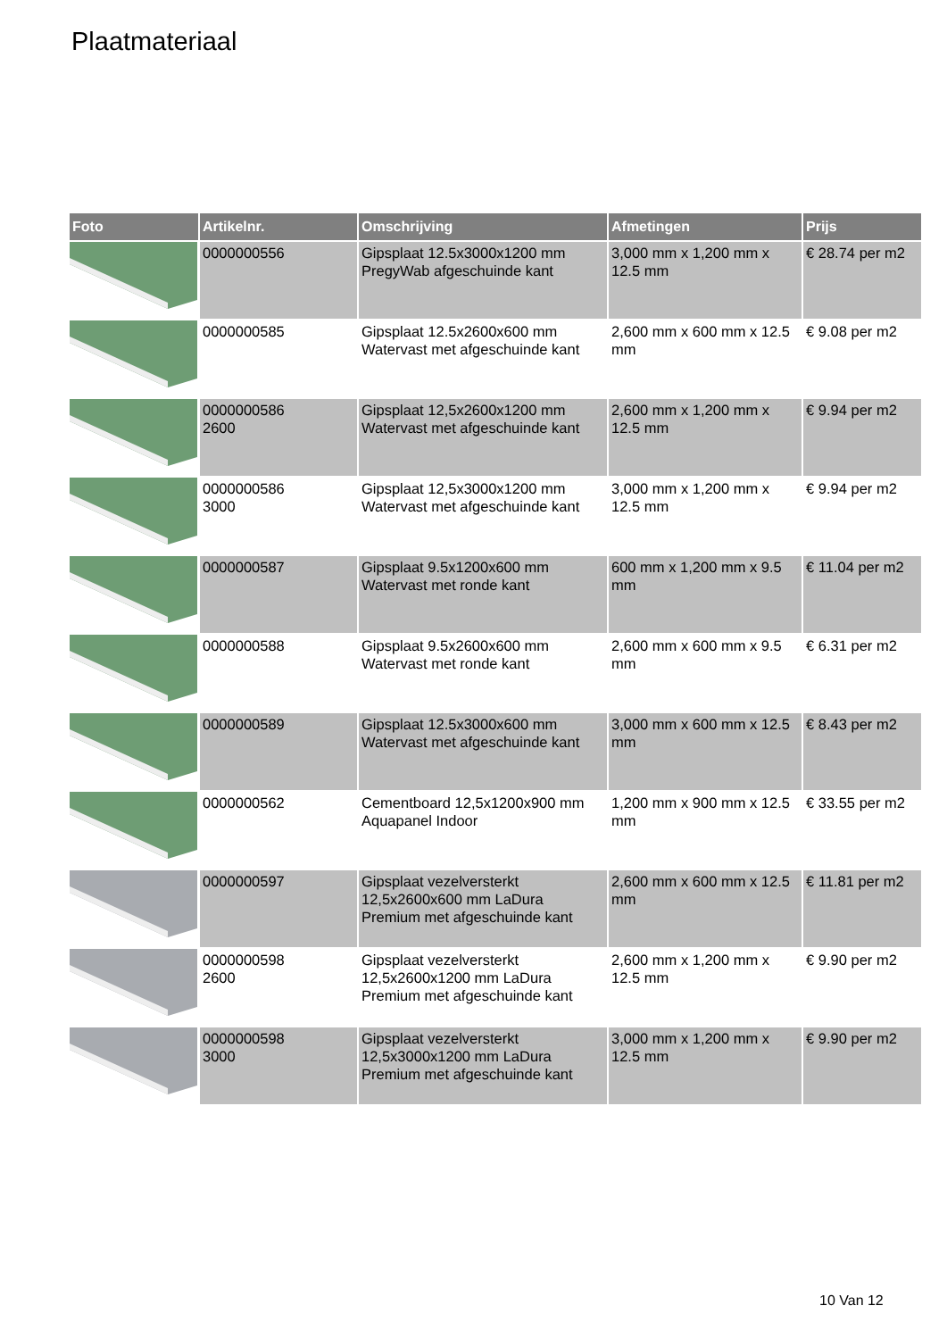Plaatmateriaal
| Foto | Artikelnr. | Omschrijving | Afmetingen | Prijs |
| --- | --- | --- | --- | --- |
| | 0000000556 | Gipsplaat 12.5x3000x1200 mm PregyWab afgeschuinde kant | 3,000 mm x 1,200 mm x 12.5 mm | € 28.74 per m2 |
| | 0000000585 | Gipsplaat 12.5x2600x600 mm Watervast met afgeschuinde kant | 2,600 mm x 600 mm x 12.5 mm | € 9.08 per m2 |
| | 0000000586 2600 | Gipsplaat 12,5x2600x1200 mm Watervast met afgeschuinde kant | 2,600 mm x 1,200 mm x 12.5 mm | € 9.94 per m2 |
| | 0000000586 3000 | Gipsplaat 12,5x3000x1200 mm Watervast met afgeschuinde kant | 3,000 mm x 1,200 mm x 12.5 mm | € 9.94 per m2 |
| | 0000000587 | Gipsplaat 9.5x1200x600 mm Watervast met ronde kant | 600 mm x 1,200 mm x 9.5 mm | € 11.04 per m2 |
| | 0000000588 | Gipsplaat 9.5x2600x600 mm Watervast met ronde kant | 2,600 mm x 600 mm x 9.5 mm | € 6.31 per m2 |
| | 0000000589 | Gipsplaat 12.5x3000x600 mm Watervast met afgeschuinde kant | 3,000 mm x 600 mm x 12.5 mm | € 8.43 per m2 |
| | 0000000562 | Cementboard 12,5x1200x900 mm Aquapanel Indoor | 1,200 mm x 900 mm x 12.5 mm | € 33.55 per m2 |
| | 0000000597 | Gipsplaat vezelversterkt 12,5x2600x600 mm LaDura Premium met afgeschuinde kant | 2,600 mm x 600 mm x 12.5 mm | € 11.81 per m2 |
| | 0000000598 2600 | Gipsplaat vezelversterkt 12,5x2600x1200 mm LaDura Premium met afgeschuinde kant | 2,600 mm x 1,200 mm x 12.5 mm | € 9.90 per m2 |
| | 0000000598 3000 | Gipsplaat vezelversterkt 12,5x3000x1200 mm LaDura Premium met afgeschuinde kant | 3,000 mm x 1,200 mm x 12.5 mm | € 9.90 per m2 |
10 Van 12